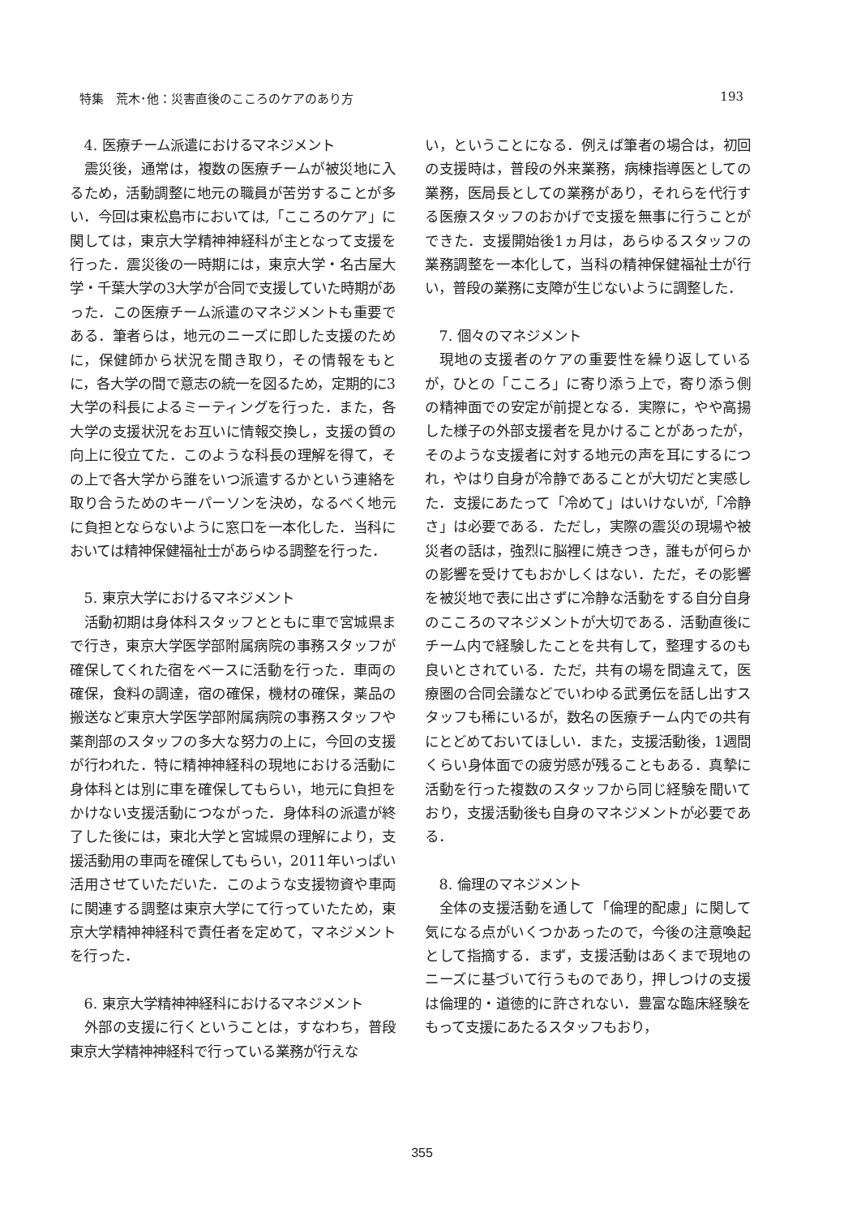特集　荒木･他：災害直後のこころのケアのあり方 193
4. 医療チーム派遣におけるマネジメント
震災後，通常は，複数の医療チームが被災地に入るため，活動調整に地元の職員が苦労することが多い．今回は東松島市においては,「こころのケア」に関しては，東京大学精神神経科が主となって支援を行った．震災後の一時期には，東京大学・名古屋大学・千葉大学の3大学が合同で支援していた時期があった．この医療チーム派遣のマネジメントも重要である．筆者らは，地元のニーズに即した支援のために，保健師から状況を聞き取り，その情報をもとに，各大学の間で意志の統一を図るため，定期的に3大学の科長によるミーティングを行った．また，各大学の支援状況をお互いに情報交換し，支援の質の向上に役立てた．このような科長の理解を得て，その上で各大学から誰をいつ派遣するかという連絡を取り合うためのキーパーソンを決め，なるべく地元に負担とならないように窓口を一本化した．当科においては精神保健福祉士があらゆる調整を行った．
5. 東京大学におけるマネジメント
活動初期は身体科スタッフとともに車で宮城県まで行き，東京大学医学部附属病院の事務スタッフが確保してくれた宿をベースに活動を行った．車両の確保，食料の調達，宿の確保，機材の確保，薬品の搬送など東京大学医学部附属病院の事務スタッフや薬剤部のスタッフの多大な努力の上に，今回の支援が行われた．特に精神神経科の現地における活動に身体科とは別に車を確保してもらい，地元に負担をかけない支援活動につながった．身体科の派遣が終了した後には，東北大学と宮城県の理解により，支援活動用の車両を確保してもらい，2011年いっぱい活用させていただいた．このような支援物資や車両に関連する調整は東京大学にて行っていたため，東京大学精神神経科で責任者を定めて，マネジメントを行った．
6. 東京大学精神神経科におけるマネジメント
外部の支援に行くということは，すなわち，普段東京大学精神神経科で行っている業務が行えな
い，ということになる．例えば筆者の場合は，初回の支援時は，普段の外来業務，病棟指導医としての業務，医局長としての業務があり，それらを代行する医療スタッフのおかげで支援を無事に行うことができた．支援開始後1ヵ月は，あらゆるスタッフの業務調整を一本化して，当科の精神保健福祉士が行い，普段の業務に支障が生じないように調整した．
7. 個々のマネジメント
現地の支援者のケアの重要性を繰り返しているが，ひとの「こころ」に寄り添う上で，寄り添う側の精神面での安定が前提となる．実際に，やや高揚した様子の外部支援者を見かけることがあったが，そのような支援者に対する地元の声を耳にするにつれ，やはり自身が冷静であることが大切だと実感した．支援にあたって「冷めて」はいけないが,「冷静さ」は必要である．ただし，実際の震災の現場や被災者の話は，強烈に脳裡に焼きつき，誰もが何らかの影響を受けてもおかしくはない．ただ，その影響を被災地で表に出さずに冷静な活動をする自分自身のこころのマネジメントが大切である．活動直後にチーム内で経験したことを共有して，整理するのも良いとされている．ただ，共有の場を間違えて，医療圏の合同会議などでいわゆる武勇伝を話し出すスタッフも稀にいるが，数名の医療チーム内での共有にとどめておいてほしい．また，支援活動後，1週間くらい身体面での疲労感が残ることもある．真摯に活動を行った複数のスタッフから同じ経験を聞いており，支援活動後も自身のマネジメントが必要である．
8. 倫理のマネジメント
全体の支援活動を通して「倫理的配慮」に関して気になる点がいくつかあったので，今後の注意喚起として指摘する．まず，支援活動はあくまで現地のニーズに基づいて行うものであり，押しつけの支援は倫理的・道徳的に許されない．豊富な臨床経験をもって支援にあたるスタッフもおり，
355